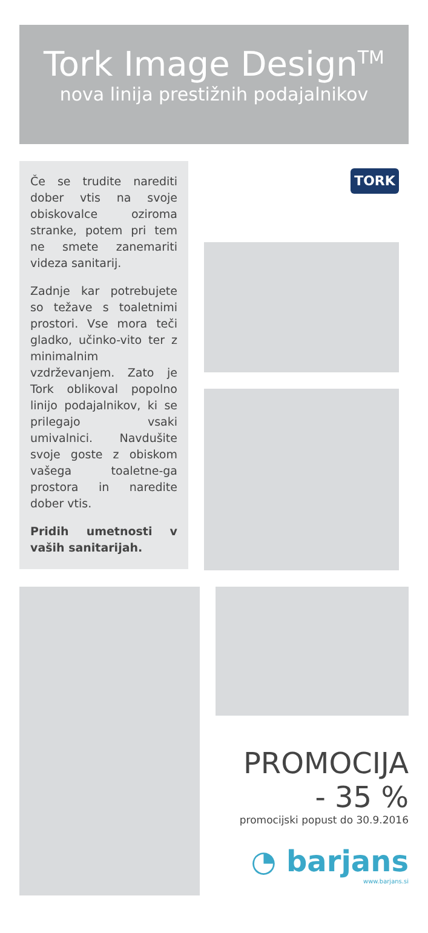Tork Image Design<sup>TM</sup>
nova linija prestižnih podajalnikov
Če se trudite narediti dober vtis na svoje obiskovalce oziroma stranke, potem pri tem ne smete zanemariti videza sanitarij.
Zadnje kar potrebujete so težave s toaletnimi prostori. Vse mora teči gladko, učinko-vito ter z minimalnim vzdrževanjem. Zato je Tork oblikoval popolno linijo podajalnikov, ki se prilegajo vsaki umivalnici. Navdušite svoje goste z obiskom vašega toaletne-ga prostora in naredite dober vtis.
Pridih umetnosti v vaših sanitarijah.
TORK
PROMOCIJA
- 35 %
promocijski popust do 30.9.2016
◔ barjans
www.barjans.si